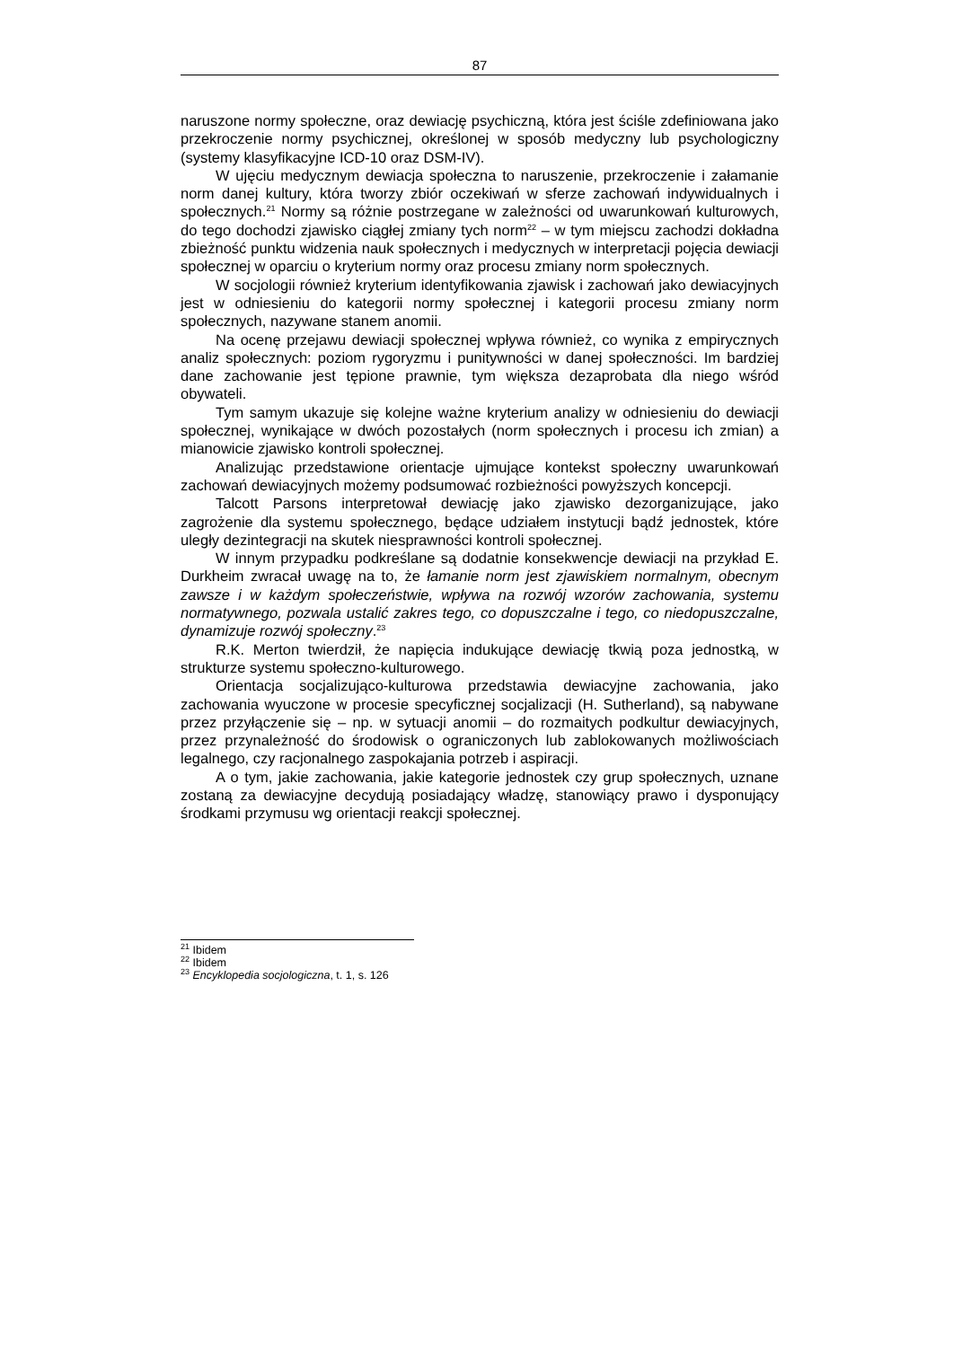87
naruszone normy społeczne, oraz dewiację psychiczną, która jest ściśle zdefiniowana jako przekroczenie normy psychicznej, określonej w sposób medyczny lub psychologiczny (systemy klasyfikacyjne ICD-10 oraz DSM-IV).
W ujęciu medycznym dewiacja społeczna to naruszenie, przekroczenie i załamanie norm danej kultury, która tworzy zbiór oczekiwań w sferze zachowań indywidualnych i społecznych.<sup>21</sup> Normy są różnie postrzegane w zależności od uwarunkowań kulturowych, do tego dochodzi zjawisko ciągłej zmiany tych norm<sup>22</sup> – w tym miejscu zachodzi dokładna zbieżność punktu widzenia nauk społecznych i medycznych w interpretacji pojęcia dewiacji społecznej w oparciu o kryterium normy oraz procesu zmiany norm społecznych.
W socjologii również kryterium identyfikowania zjawisk i zachowań jako dewiacyjnych jest w odniesieniu do kategorii normy społecznej i kategorii procesu zmiany norm społecznych, nazywane stanem anomii.
Na ocenę przejawu dewiacji społecznej wpływa również, co wynika z empirycznych analiz społecznych: poziom rygoryzmu i punitywności w danej społeczności. Im bardziej dane zachowanie jest tępione prawnie, tym większa dezaprobata dla niego wśród obywateli.
Tym samym ukazuje się kolejne ważne kryterium analizy w odniesieniu do dewiacji społecznej, wynikające w dwóch pozostałych (norm społecznych i procesu ich zmian) a mianowicie zjawisko kontroli społecznej.
Analizując przedstawione orientacje ujmujące kontekst społeczny uwarunkowań zachowań dewiacyjnych możemy podsumować rozbieżności powyższych koncepcji.
Talcott Parsons interpretował dewiację jako zjawisko dezorganizujące, jako zagrożenie dla systemu społecznego, będące udziałem instytucji bądź jednostek, które uległy dezintegracji na skutek niesprawności kontroli społecznej.
W innym przypadku podkreślane są dodatnie konsekwencje dewiacji na przykład E. Durkheim zwracał uwagę na to, że łamanie norm jest zjawiskiem normalnym, obecnym zawsze i w każdym społeczeństwie, wpływa na rozwój wzorów zachowania, systemu normatywnego, pozwala ustalić zakres tego, co dopuszczalne i tego, co niedopuszczalne, dynamizuje rozwój społeczny.<sup>23</sup>
R.K. Merton twierdził, że napięcia indukujące dewiację tkwią poza jednostką, w strukturze systemu społeczno-kulturowego.
Orientacja socjalizująco-kulturowa przedstawia dewiacyjne zachowania, jako zachowania wyuczone w procesie specyficznej socjalizacji (H. Sutherland), są nabywane przez przyłączenie się – np. w sytuacji anomii – do rozmaitych podkultur dewiacyjnych, przez przynależność do środowisk o ograniczonych lub zablokowanych możliwościach legalnego, czy racjonalnego zaspokajania potrzeb i aspiracji.
A o tym, jakie zachowania, jakie kategorie jednostek czy grup społecznych, uznane zostaną za dewiacyjne decydują posiadający władzę, stanowiący prawo i dysponujący środkami przymusu wg orientacji reakcji społecznej.
<sup>21</sup> Ibidem
<sup>22</sup> Ibidem
<sup>23</sup> Encyklopedia socjologiczna, t. 1, s. 126